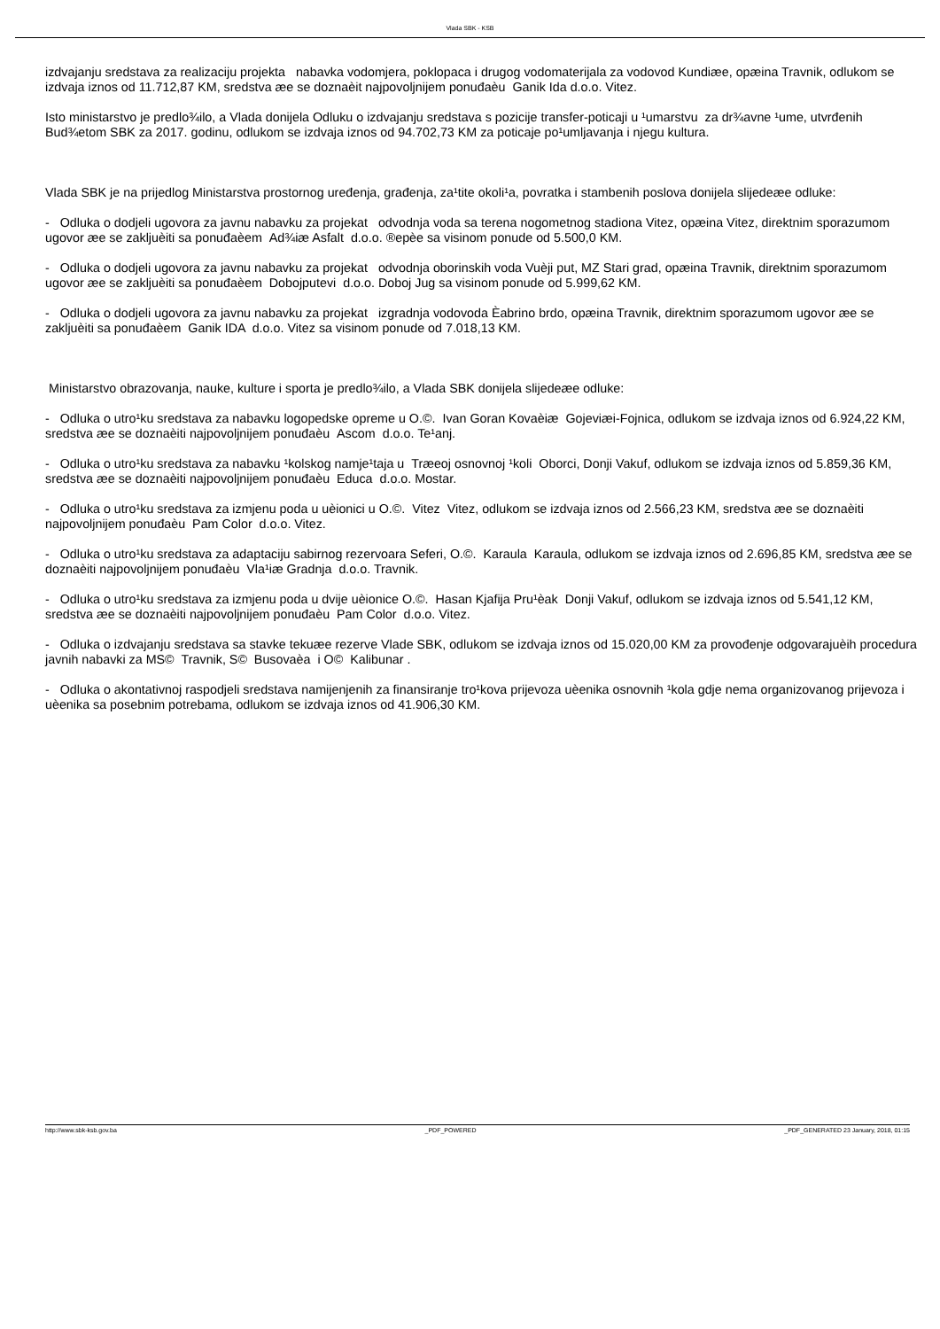Vlada SBK - KSB
izdvajanju sredstava za realizaciju projekta nabavka vodomjera, poklopaca i drugog vodomaterijala za vodovod Kundiæe, opæina Travnik, odlukom se izdvaja iznos od 11.712,87 KM, sredstva æe se doznaèit najpovoljnijem ponuđaèu Ganik Ida d.o.o. Vitez.
Isto ministarstvo je predlo¾ilo, a Vlada donijela Odluku o izdvajanju sredstava s pozicije transfer-poticaji u ¹umarstvu za dr¾avne ¹ume, utvrđenih Bud¾etom SBK za 2017. godinu, odlukom se izdvaja iznos od 94.702,73 KM za poticaje po¹umljavanja i njegu kultura.
Vlada SBK je na prijedlog Ministarstva prostornog uređenja, građenja, za¹tite okoli¹a, povratka i stambenih poslova donijela slijedeæe odluke:
- Odluka o dodjeli ugovora za javnu nabavku za projekat odvodnja voda sa terena nogometnog stadiona Vitez, opæina Vitez, direktnim sporazumom ugovor æe se zakljuèiti sa ponuđaèem Ad¾iæ Asfalt d.o.o. ®epèe sa visinom ponude od 5.500,0 KM.
- Odluka o dodjeli ugovora za javnu nabavku za projekat odvodnja oborinskih voda Vuèji put, MZ Stari grad, opæina Travnik, direktnim sporazumom ugovor æe se zakljuèiti sa ponuđaèem Dobojputevi d.o.o. Doboj Jug sa visinom ponude od 5.999,62 KM.
- Odluka o dodjeli ugovora za javnu nabavku za projekat izgradnja vodovoda Èabrino brdo, opæina Travnik, direktnim sporazumom ugovor æe se zakljuèiti sa ponuđaèem Ganik IDA d.o.o. Vitez sa visinom ponude od 7.018,13 KM.
Ministarstvo obrazovanja, nauke, kulture i sporta je predlo¾ilo, a Vlada SBK donijela slijedeæe odluke:
- Odluka o utro¹ku sredstava za nabavku logopedske opreme u O.©. Ivan Goran Kovaèiæ Gojeviæi-Fojnica, odlukom se izdvaja iznos od 6.924,22 KM, sredstva æe se doznaèiti najpovoljnijem ponuđaèu Ascom d.o.o. Te¹anj.
- Odluka o utro¹ku sredstava za nabavku ¹kolskog namje¹taja u Træeoj osnovnoj ¹koli Oborci, Donji Vakuf, odlukom se izdvaja iznos od 5.859,36 KM, sredstva æe se doznaèiti najpovoljnijem ponuđaèu Educa d.o.o. Mostar.
- Odluka o utro¹ku sredstava za izmjenu poda u uèionici u O.©. Vitez Vitez, odlukom se izdvaja iznos od 2.566,23 KM, sredstva æe se doznaèiti najpovoljnijem ponuđaèu Pam Color d.o.o. Vitez.
- Odluka o utro¹ku sredstava za adaptaciju sabirnog rezervoara Seferi, O.©. Karaula Karaula, odlukom se izdvaja iznos od 2.696,85 KM, sredstva æe se doznaèiti najpovoljnijem ponuđaèu Vla¹iæ Gradnja d.o.o. Travnik.
- Odluka o utro¹ku sredstava za izmjenu poda u dvije uèionice O.©. Hasan Kjafija Pru¹èak Donji Vakuf, odlukom se izdvaja iznos od 5.541,12 KM, sredstva æe se doznaèiti najpovoljnijem ponuđaèu Pam Color d.o.o. Vitez.
- Odluka o izdvajanju sredstava sa stavke tekuæe rezerve Vlade SBK, odlukom se izdvaja iznos od 15.020,00 KM za provođenje odgovarajuèih procedura javnih nabavki za MS© Travnik, S© Busovaèa i O© Kalibunar .
- Odluka o akontativnoj raspodjeli sredstava namijenjenih za finansiranje tro¹kova prijevoza uèenika osnovnih ¹kola gdje nema organizovanog prijevoza i uèenika sa posebnim potrebama, odlukom se izdvaja iznos od 41.906,30 KM.
http://www.sbk-ksb.gov.ba _PDF_POWERED _PDF_GENERATED 23 January, 2018, 01:15